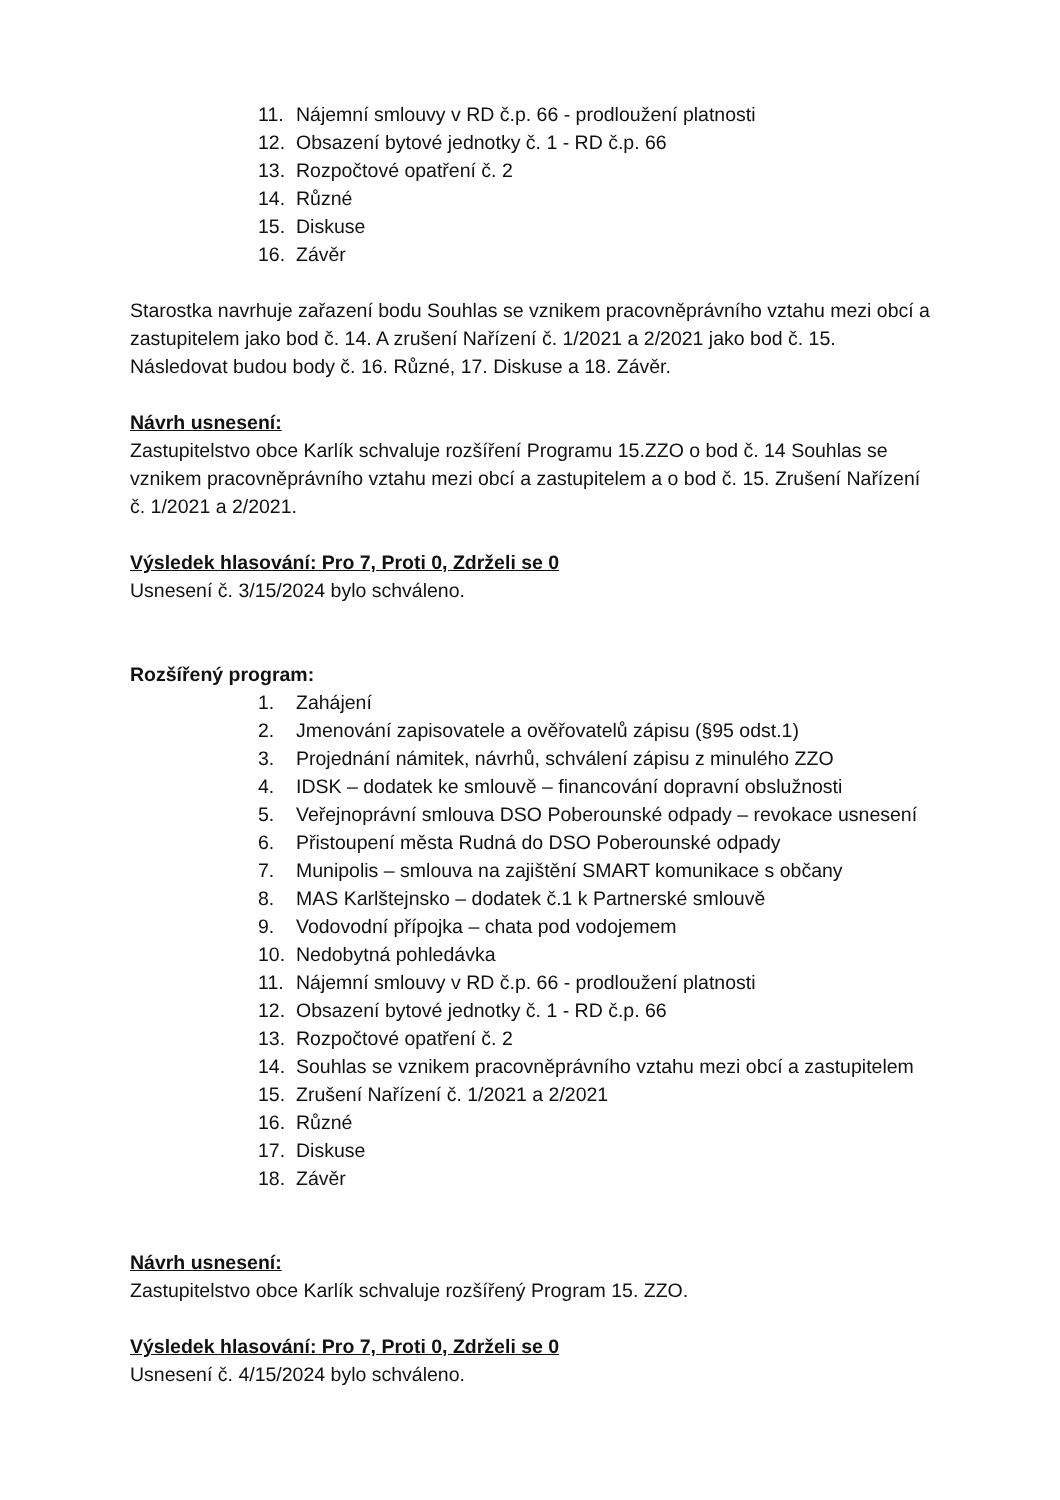11. Nájemní smlouvy v RD č.p. 66 - prodloužení platnosti
12. Obsazení bytové jednotky č. 1 - RD č.p. 66
13. Rozpočtové opatření č. 2
14. Různé
15. Diskuse
16. Závěr
Starostka navrhuje zařazení bodu Souhlas se vznikem pracovněprávního vztahu mezi obcí a zastupitelem jako bod č. 14. A zrušení Nařízení č. 1/2021 a 2/2021 jako bod č. 15.
Následovat budou body č. 16. Různé, 17. Diskuse a 18. Závěr.
Návrh usnesení:
Zastupitelstvo obce Karlík schvaluje rozšíření Programu 15.ZZO o bod č. 14 Souhlas se vznikem pracovněprávního vztahu mezi obcí a zastupitelem a o bod č. 15. Zrušení Nařízení č. 1/2021 a 2/2021.
Výsledek hlasování: Pro 7, Proti 0, Zdrželi se 0
Usnesení č. 3/15/2024 bylo schváleno.
Rozšířený program:
1. Zahájení
2. Jmenování zapisovatele a ověřovatelů zápisu (§95 odst.1)
3. Projednání námitek, návrhů, schválení zápisu z minulého ZZO
4. IDSK – dodatek ke smlouvě – financování dopravní obslužnosti
5. Veřejnoprávní smlouva DSO Poberounské odpady – revokace usnesení
6. Přistoupení města Rudná do DSO Poberounské odpady
7. Munipolis – smlouva na zajištění SMART komunikace s občany
8. MAS Karlštejnsko – dodatek č.1 k Partnerské smlouvě
9. Vodovodní přípojka – chata pod vodojemem
10. Nedobytná pohledávka
11. Nájemní smlouvy v RD č.p. 66 - prodloužení platnosti
12. Obsazení bytové jednotky č. 1 - RD č.p. 66
13. Rozpočtové opatření č. 2
14. Souhlas se vznikem pracovněprávního vztahu mezi obcí a zastupitelem
15. Zrušení Nařízení č. 1/2021 a 2/2021
16. Různé
17. Diskuse
18. Závěr
Návrh usnesení:
Zastupitelstvo obce Karlík schvaluje rozšířený Program 15. ZZO.
Výsledek hlasování: Pro 7, Proti 0, Zdrželi se 0
Usnesení č. 4/15/2024 bylo schváleno.